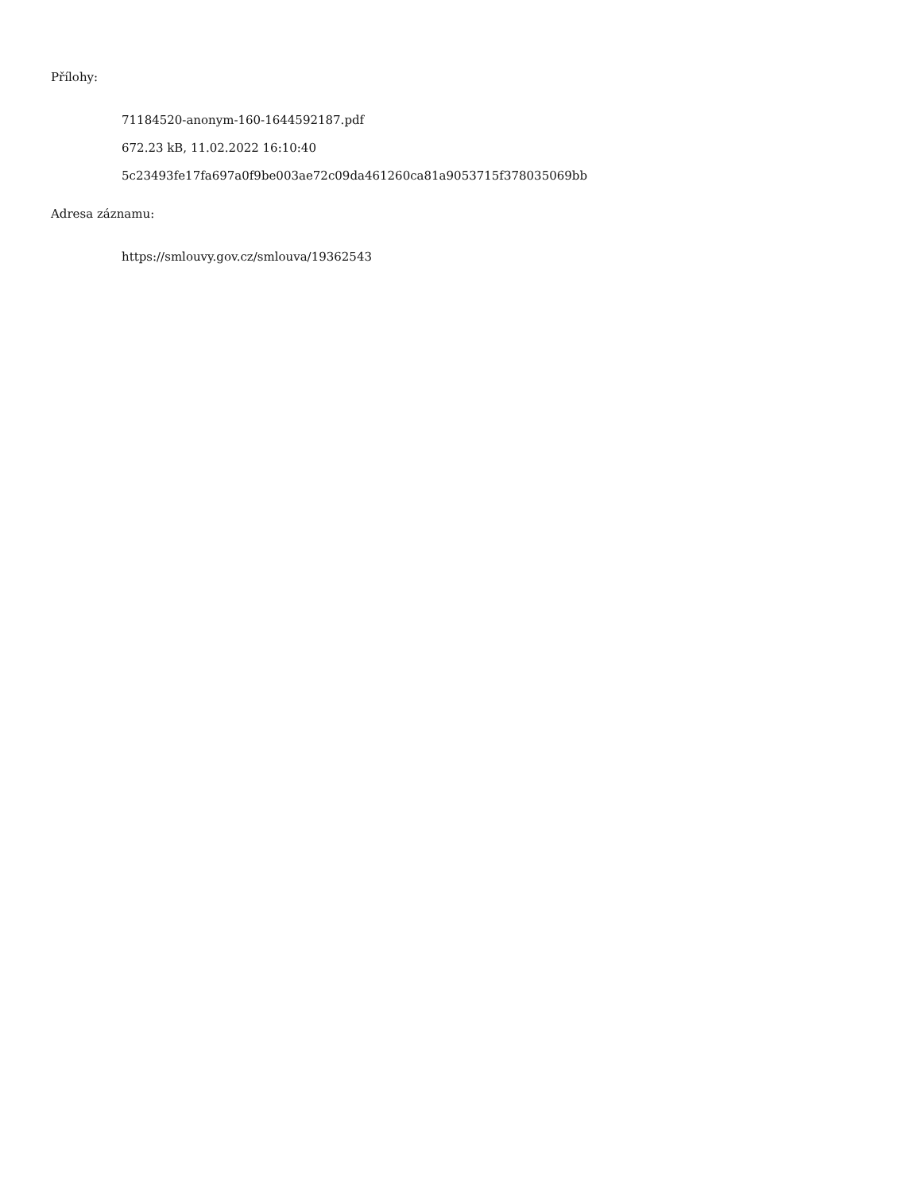Přílohy:
71184520-anonym-160-1644592187.pdf
672.23 kB, 11.02.2022 16:10:40
5c23493fe17fa697a0f9be003ae72c09da461260ca81a9053715f378035069bb
Adresa záznamu:
https://smlouvy.gov.cz/smlouva/19362543